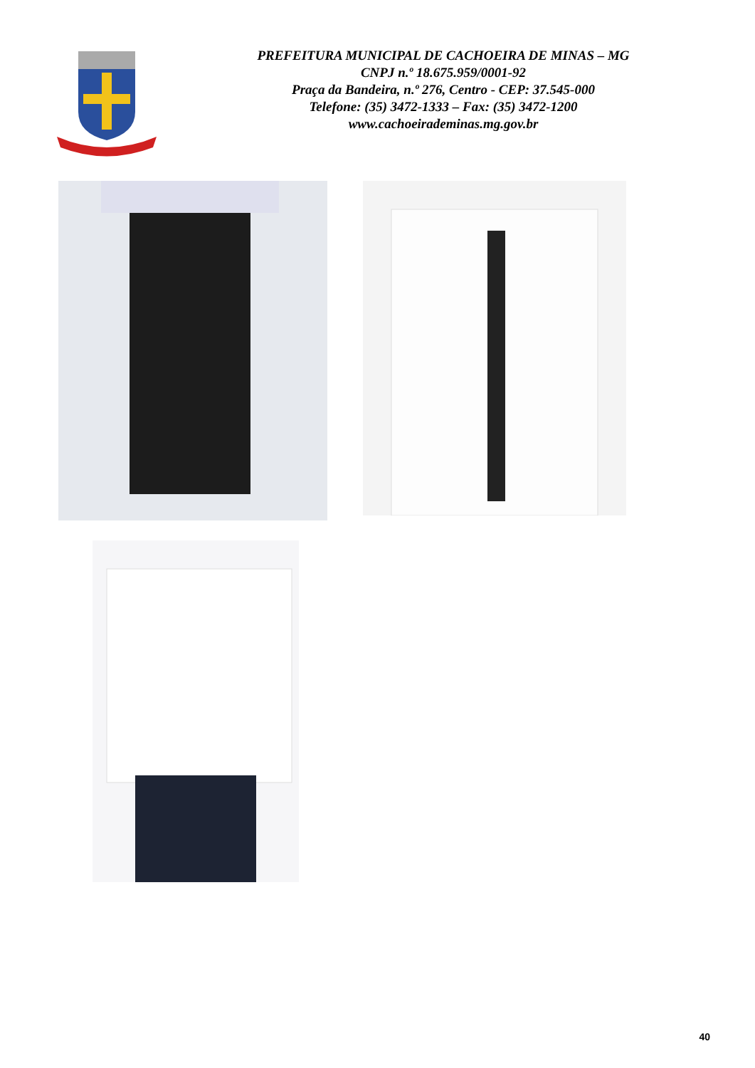PREFEITURA MUNICIPAL DE CACHOEIRA DE MINAS – MG
CNPJ n.º 18.675.959/0001-92
Praça da Bandeira, n.º 276, Centro - CEP: 37.545-000
Telefone: (35) 3472-1333 – Fax: (35) 3472-1200
www.cachoeirademinas.mg.gov.br
40